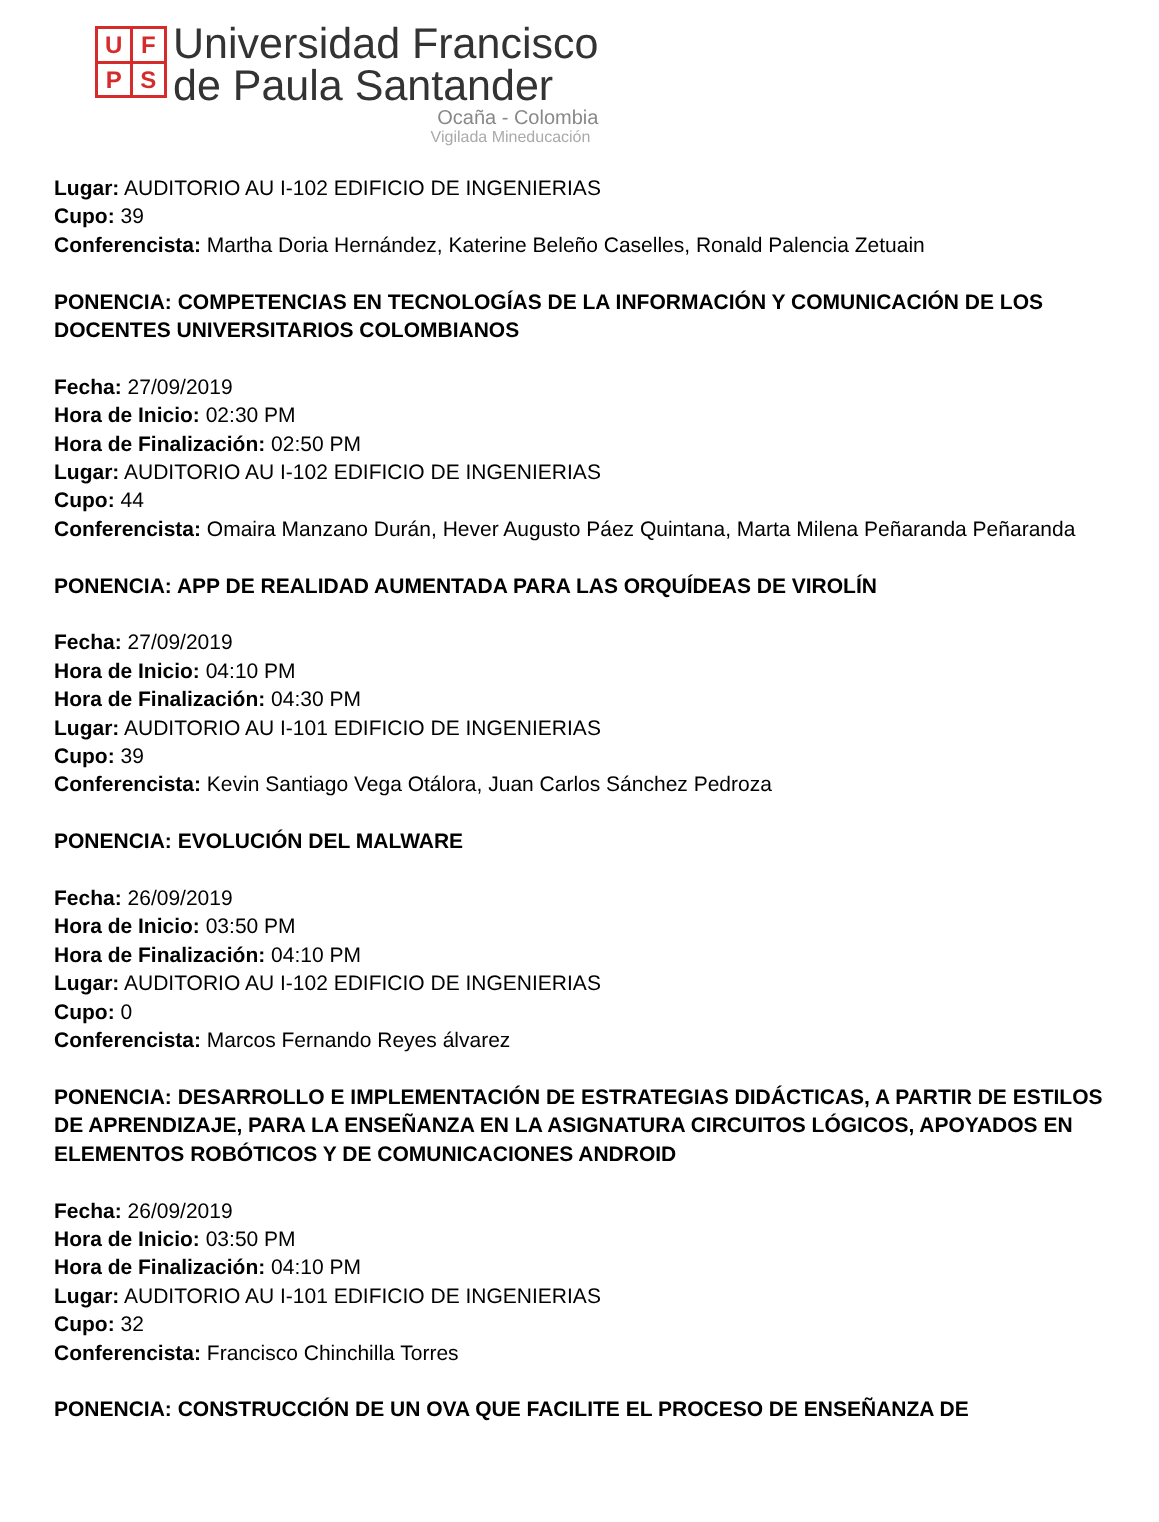UFPS
Universidad Francisco
de Paula Santander
Ocaña - Colombia
Vigilada Mineducación
Lugar: AUDITORIO AU I-102 EDIFICIO DE INGENIERIAS
Cupo: 39
Conferencista: Martha Doria Hernández, Katerine Beleño Caselles, Ronald Palencia Zetuain
PONENCIA: COMPETENCIAS EN TECNOLOGÍAS DE LA INFORMACIÓN Y COMUNICACIÓN DE LOS DOCENTES UNIVERSITARIOS COLOMBIANOS
Fecha: 27/09/2019
Hora de Inicio: 02:30 PM
Hora de Finalización: 02:50 PM
Lugar: AUDITORIO AU I-102 EDIFICIO DE INGENIERIAS
Cupo: 44
Conferencista: Omaira Manzano Durán, Hever Augusto Páez Quintana, Marta Milena Peñaranda Peñaranda
PONENCIA: APP DE REALIDAD AUMENTADA PARA LAS ORQUÍDEAS DE VIROLÍN
Fecha: 27/09/2019
Hora de Inicio: 04:10 PM
Hora de Finalización: 04:30 PM
Lugar: AUDITORIO AU I-101 EDIFICIO DE INGENIERIAS
Cupo: 39
Conferencista: Kevin Santiago Vega Otálora, Juan Carlos Sánchez Pedroza
PONENCIA: EVOLUCIÓN DEL MALWARE
Fecha: 26/09/2019
Hora de Inicio: 03:50 PM
Hora de Finalización: 04:10 PM
Lugar: AUDITORIO AU I-102 EDIFICIO DE INGENIERIAS
Cupo: 0
Conferencista: Marcos Fernando Reyes álvarez
PONENCIA: DESARROLLO E IMPLEMENTACIÓN DE ESTRATEGIAS DIDÁCTICAS, A PARTIR DE ESTILOS DE APRENDIZAJE, PARA LA ENSEÑANZA EN LA ASIGNATURA CIRCUITOS LÓGICOS, APOYADOS EN ELEMENTOS ROBÓTICOS Y DE COMUNICACIONES ANDROID
Fecha: 26/09/2019
Hora de Inicio: 03:50 PM
Hora de Finalización: 04:10 PM
Lugar: AUDITORIO AU I-101 EDIFICIO DE INGENIERIAS
Cupo: 32
Conferencista: Francisco Chinchilla Torres
PONENCIA: CONSTRUCCIÓN DE UN OVA QUE FACILITE EL PROCESO DE ENSEÑANZA DE